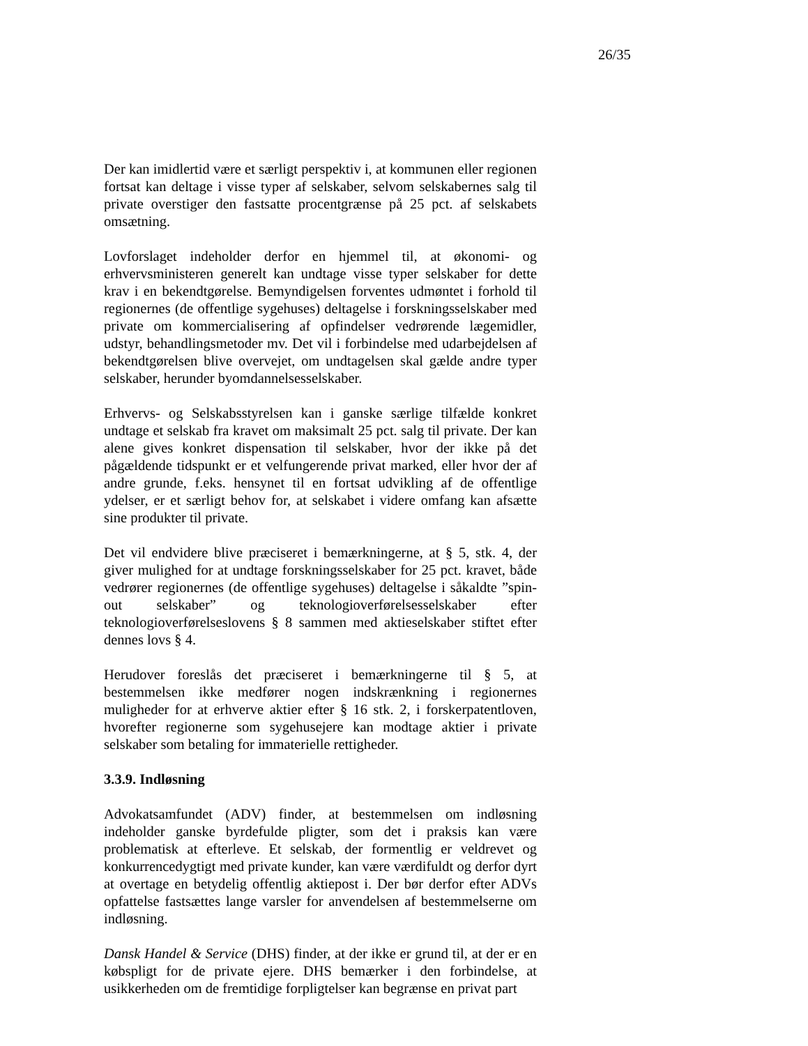26/35
Der kan imidlertid være et særligt perspektiv i, at kommunen eller regionen fortsat kan deltage i visse typer af selskaber, selvom selskabernes salg til private overstiger den fastsatte procentgrænse på 25 pct. af selskabets omsætning.
Lovforslaget indeholder derfor en hjemmel til, at økonomi- og erhvervsministeren generelt kan undtage visse typer selskaber for dette krav i en bekendtgørelse. Bemyndigelsen forventes udmøntet i forhold til regionernes (de offentlige sygehuses) deltagelse i forskningsselskaber med private om kommercialisering af opfindelser vedrørende lægemidler, udstyr, behandlingsmetoder mv. Det vil i forbindelse med udarbejdelsen af bekendtgørelsen blive overvejet, om undtagelsen skal gælde andre typer selskaber, herunder byomdannelsesselskaber.
Erhvervs- og Selskabsstyrelsen kan i ganske særlige tilfælde konkret undtage et selskab fra kravet om maksimalt 25 pct. salg til private. Der kan alene gives konkret dispensation til selskaber, hvor der ikke på det pågældende tidspunkt er et velfungerende privat marked, eller hvor der af andre grunde, f.eks. hensynet til en fortsat udvikling af de offentlige ydelser, er et særligt behov for, at selskabet i videre omfang kan afsætte sine produkter til private.
Det vil endvidere blive præciseret i bemærkningerne, at § 5, stk. 4, der giver mulighed for at undtage forskningsselskaber for 25 pct. kravet, både vedrører regionernes (de offentlige sygehuses) deltagelse i såkaldte ”spin-out selskaber” og teknologioverførelsesselskaber efter teknologioverførelseslovens § 8 sammen med aktieselskaber stiftet efter dennes lovs § 4.
Herudover foreslås det præciseret i bemærkningerne til § 5, at bestemmelsen ikke medfører nogen indskrænkning i regionernes muligheder for at erhverve aktier efter § 16 stk. 2, i forskerpatentloven, hvorefter regionerne som sygehusejere kan modtage aktier i private selskaber som betaling for immaterielle rettigheder.
3.3.9. Indløsning
Advokatsamfundet (ADV) finder, at bestemmelsen om indløsning indeholder ganske byrdefulde pligter, som det i praksis kan være problematisk at efterleve. Et selskab, der formentlig er veldrevet og konkurrencedygtigt med private kunder, kan være værdifuldt og derfor dyrt at overtage en betydelig offentlig aktiepost i. Der bør derfor efter ADVs opfattelse fastsættes lange varsler for anvendelsen af bestemmelserne om indløsning.
Dansk Handel & Service (DHS) finder, at der ikke er grund til, at der er en købspligt for de private ejere. DHS bemærker i den forbindelse, at usikkerheden om de fremtidige forpligtelser kan begrænse en privat part